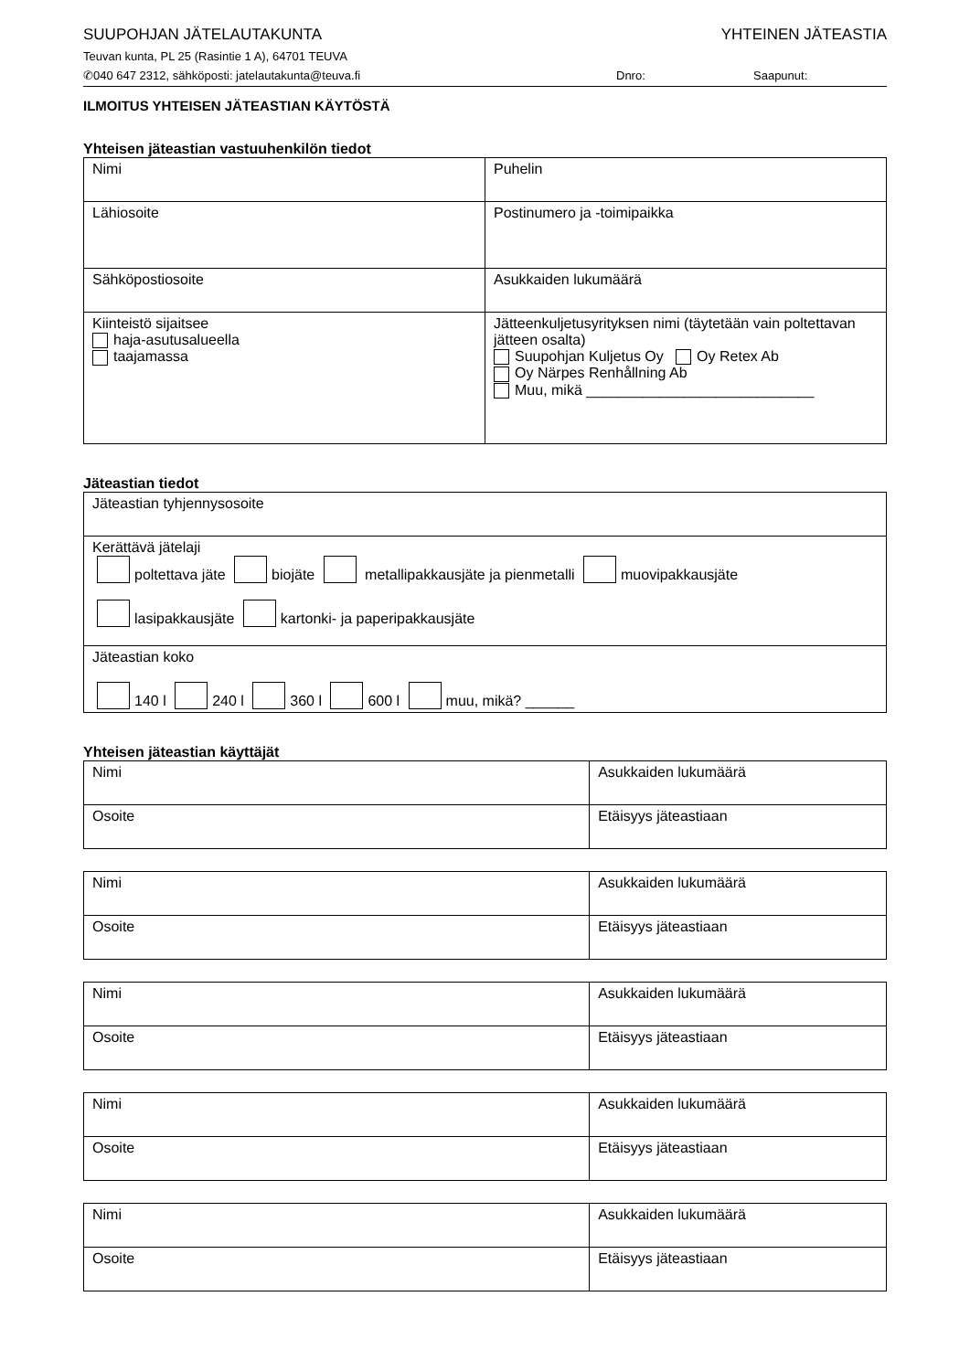SUUPOHJAN JÄTELAUTAKUNTA YHTEINEN JÄTEASTIA
Teuvan kunta, PL 25 (Rasintie 1 A), 64701 TEUVA
✆040 647 2312, sähköposti: jatelautakunta@teuva.fi Dnro: Saapunut:
ILMOITUS YHTEISEN JÄTEASTIAN KÄYTÖSTÄ
Yhteisen jäteastian vastuuhenkilön tiedot
| Nimi | Puhelin |
| Lähiosoite | Postinumero ja -toimipaikka |
| Sähköpostiosoite | Asukkaiden lukumäärä |
| Kiinteistö sijaitsee haja-asutusalueella taajamassa | Jätteenkuljetusyrityksen nimi (täytetään vain poltettavan jätteen osalta) Suupohjan Kuljetus Oy Oy Retex Ab Oy Närpes Renhållning Ab Muu, mikä ____________________________ |
Jäteastian tiedot
| Jäteastian tyhjennysosoite |
| Kerättävä jätelaji poltettava jäte biojäte metallipakkausjäte ja pienmetalli muovipakkausjäte lasipakkausjäte kartonki- ja paperipakkausjäte |
| Jäteastian koko 140 l 240 l 360 l 600 l muu, mikä? ______ |
Yhteisen jäteastian käyttäjät
| Nimi | Asukkaiden lukumäärä |
| Osoite | Etäisyys jäteastiaan |
| Nimi | Asukkaiden lukumäärä |
| Osoite | Etäisyys jäteastiaan |
| Nimi | Asukkaiden lukumäärä |
| Osoite | Etäisyys jäteastiaan |
| Nimi | Asukkaiden lukumäärä |
| Osoite | Etäisyys jäteastiaan |
| Nimi | Asukkaiden lukumäärä |
| Osoite | Etäisyys jäteastiaan |